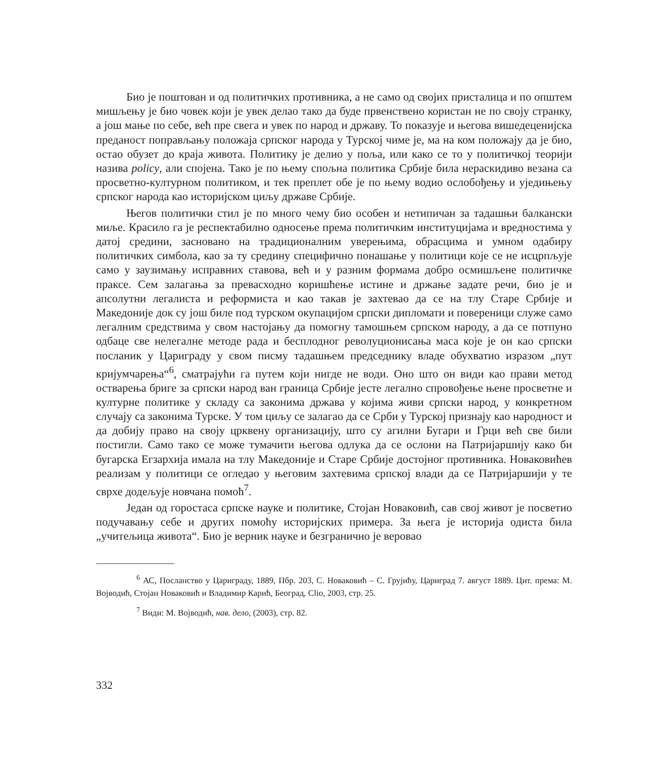Био је поштован и од политичких противника, а не само од својих присталица и по општем мишљењу је био човек који је увек делао тако да буде првенствено користан не по своју странку, а још мање по себе, већ пре свега и увек по народ и државу. То показује и његова вишедеценијска преданост поправљању положаја српског народа у Турској чиме је, ма на ком положају да је био, остао обузет до краја живота. Политику је делио у поља, или како се то у политичкој теорији назива policy, али спојена. Тако је по њему спољна политика Србије била нераскидиво везана са просветно-културном политиком, и тек преплет обе је по њему водио ослобођењу и уједињењу српског народа као историјском циљу државе Србије.
Његов политички стил је по много чему био особен и нетипичан за тадашњи балкански миље. Красило га је респектабилно односење према политичким институцијама и вредностима у датој средини, засновано на традиционалним уверењима, обрасцима и умном одабиру политичких симбола, као за ту средину специфично понашање у политици које се не исцрпљује само у заузимању исправних ставова, већ и у разним формама добро осмишљене политичке праксе. Сем залагања за превасходно коришћење истине и држање задате речи, био је и апсолутни легалиста и реформиста и као такав је захтевао да се на тлу Старе Србије и Македоније док су још биле под турском окупацијом српски дипломати и повереници служе само легалним средствима у свом настојању да помогну тамошњем српском народу, а да се потпуно одбаце све нелегалне методе рада и бесплодног револуционисања маса које је он као српски посланик у Цариграду у свом писму тадашњем председнику владе обухватио изразом „пут кријумчарења“<sup>6</sup>, сматрајући га путем који нигде не води. Оно што он види као прави метод остварења бриге за српски народ ван граница Србије јесте легално спровођење њене просветне и културне политике у складу са законима држава у којима живи српски народ, у конкретном случају са законима Турске. У том циљу се залагао да се Срби у Турској признају као народност и да добију право на своју црквену организацију, што су агилни Бугари и Грци већ све били постигли. Само тако се може тумачити његова одлука да се ослони на Патријаршију како би бугарска Егзархија имала на тлу Македоније и Старе Србије достојног противника. Новаковићев реализам у политици се огледао у његовим захтевима српској влади да се Патријаршији у те сврхе додељује новчана помоћ<sup>7</sup>.
Један од горостаса српске науке и политике, Стојан Новаковић, сав свој живот је посветио подучавању себе и других помоћу историјских примера. За њега је историја одиста била „учитељица живота“. Био је верник науке и безгранично је веровао
<sup>6</sup> АС, Посланство у Цариграду, 1889, Пбр. 203, С. Новаковић – С. Грујићу, Цариград 7. август 1889. Цит. према: М. Војводић, Стојан Новаковић и Владимир Карић, Београд, Clio, 2003, стр. 25.
<sup>7</sup> Види: М. Војводић, нав. дело, (2003), стр. 82.
332